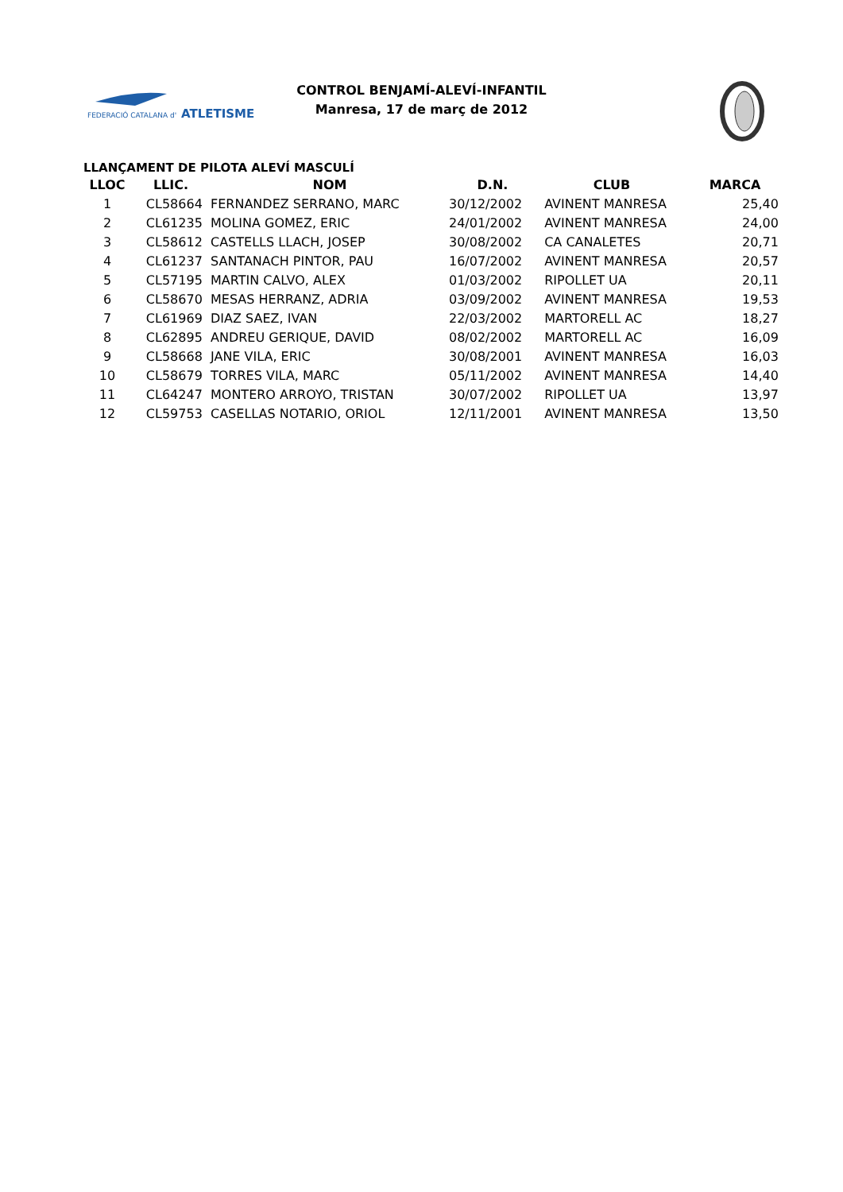FEDERACIÓ CATALANA d'
ATLETISME
CONTROL BENJAMÍ-ALEVÍ-INFANTIL
Manresa, 17 de març de 2012
LLANÇAMENT DE PILOTA ALEVÍ MASCULÍ
| LLOC | LLIC. | NOM | D.N. | CLUB | MARCA |
| --- | --- | --- | --- | --- | --- |
| 1 | CL58664 | FERNANDEZ SERRANO, MARC | 30/12/2002 | AVINENT MANRESA | 25,40 |
| 2 | CL61235 | MOLINA GOMEZ, ERIC | 24/01/2002 | AVINENT MANRESA | 24,00 |
| 3 | CL58612 | CASTELLS LLACH, JOSEP | 30/08/2002 | CA CANALETES | 20,71 |
| 4 | CL61237 | SANTANACH PINTOR, PAU | 16/07/2002 | AVINENT MANRESA | 20,57 |
| 5 | CL57195 | MARTIN CALVO, ALEX | 01/03/2002 | RIPOLLET UA | 20,11 |
| 6 | CL58670 | MESAS HERRANZ, ADRIA | 03/09/2002 | AVINENT MANRESA | 19,53 |
| 7 | CL61969 | DIAZ SAEZ, IVAN | 22/03/2002 | MARTORELL AC | 18,27 |
| 8 | CL62895 | ANDREU GERIQUE, DAVID | 08/02/2002 | MARTORELL AC | 16,09 |
| 9 | CL58668 | JANE VILA, ERIC | 30/08/2001 | AVINENT MANRESA | 16,03 |
| 10 | CL58679 | TORRES VILA, MARC | 05/11/2002 | AVINENT MANRESA | 14,40 |
| 11 | CL64247 | MONTERO ARROYO, TRISTAN | 30/07/2002 | RIPOLLET UA | 13,97 |
| 12 | CL59753 | CASELLAS NOTARIO, ORIOL | 12/11/2001 | AVINENT MANRESA | 13,50 |